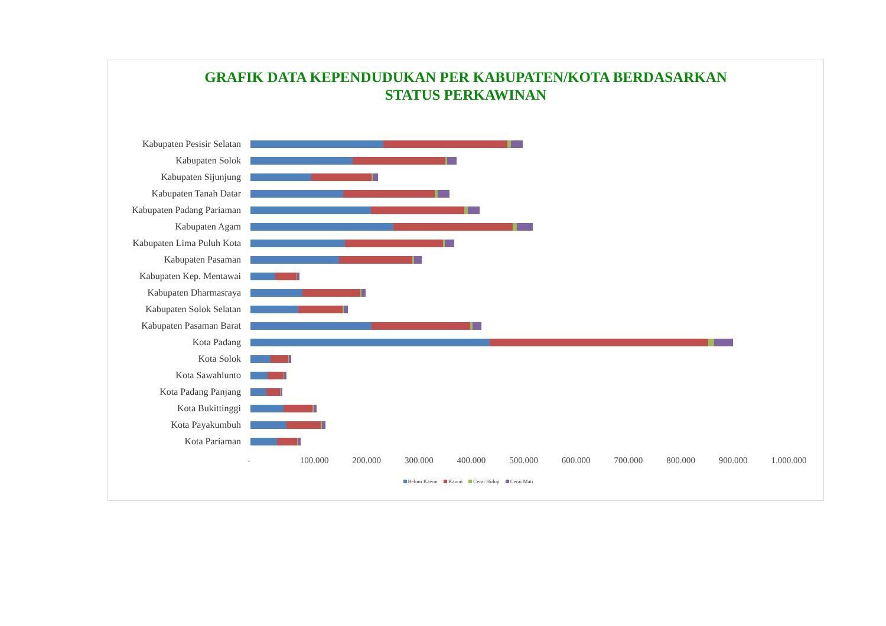GRAFIK DATA KEPENDUDUKAN PER KABUPATEN/KOTA BERDASARKAN
STATUS PERKAWINAN
Kabupaten Pesisir Selatan
Kabupaten Solok
Kabupaten Sijunjung
Kabupaten Tanah Datar
Kabupaten Padang Pariaman
Kabupaten Agam
Kabupaten Lima Puluh Kota
Kabupaten Pasaman
Kabupaten Kep. Mentawai
Kabupaten Dharmasraya
Kabupaten Solok Selatan
Kabupaten Pasaman Barat
Kota Padang
Kota Solok
Kota Sawahlunto
Kota Padang Panjang
Kota Bukittinggi
Kota Payakumbuh
Kota Pariaman
- 100.000 200.000 300.000 400.000 500.000 600.000 700.000 800.000 900.000 1.000.000
Belum Kawin Kawin Cerai Hidup Cerai Mati